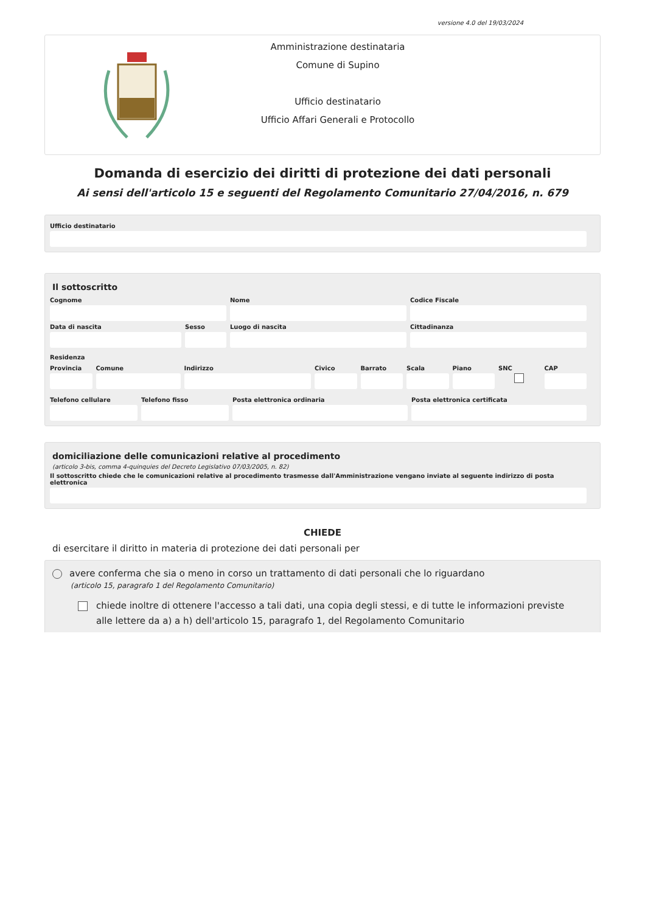versione 4.0 del 19/03/2024
Amministrazione destinataria
Comune di Supino
Ufficio destinatario
Ufficio Affari Generali e Protocollo
Domanda di esercizio dei diritti di protezione dei dati personali
Ai sensi dell'articolo 15 e seguenti del Regolamento Comunitario 27/04/2016, n. 679
Ufficio destinatario
Il sottoscritto
Cognome Nome Codice Fiscale
Data di nascita Sesso Luogo di nascita Cittadinanza
Residenza
Provincia Comune Indirizzo Civico Barrato Scala Piano SNC CAP
Telefono cellulare Telefono fisso Posta elettronica ordinaria Posta elettronica certificata
domiciliazione delle comunicazioni relative al procedimento
(articolo 3-bis, comma 4-quinquies del Decreto Legislativo 07/03/2005, n. 82)
Il sottoscritto chiede che le comunicazioni relative al procedimento trasmesse dall'Amministrazione vengano inviate al seguente indirizzo di posta elettronica
CHIEDE
di esercitare il diritto in materia di protezione dei dati personali per
avere conferma che sia o meno in corso un trattamento di dati personali che lo riguardano
(articolo 15, paragrafo 1 del Regolamento Comunitario)
chiede inoltre di ottenere l'accesso a tali dati, una copia degli stessi, e di tutte le informazioni previste alle lettere da a) a h) dell'articolo 15, paragrafo 1, del Regolamento Comunitario